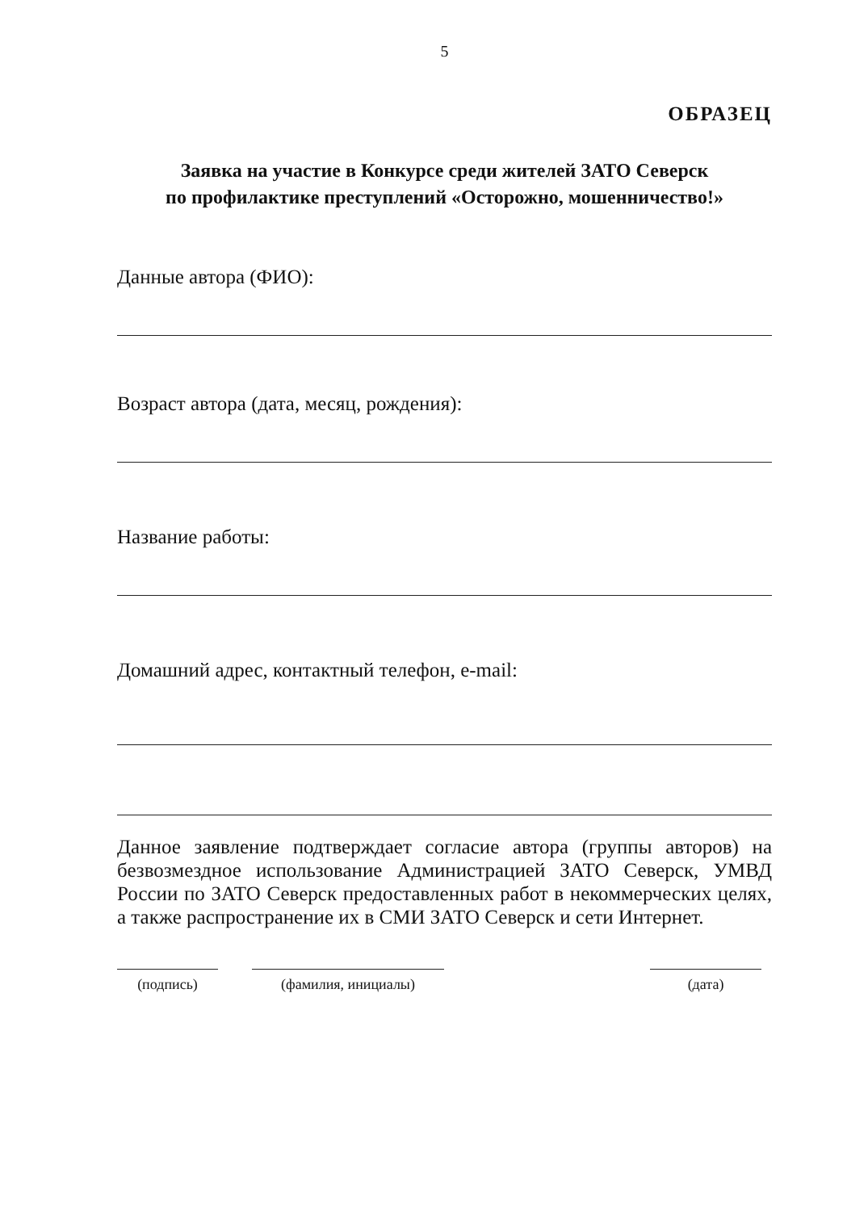5
ОБРАЗЕЦ
Заявка на участие в Конкурсе среди жителей ЗАТО Северск
по профилактике преступлений «Осторожно, мошенничество!»
Данные автора (ФИО):
Возраст автора (дата, месяц, рождения):
Название работы:
Домашний адрес, контактный телефон, e-mail:
Данное заявление подтверждает согласие автора (группы авторов) на безвозмездное использование Администрацией ЗАТО Северск, УМВД России по ЗАТО Северск предоставленных работ в некоммерческих целях, а также распространение их в СМИ ЗАТО Северск и сети Интернет.
(подпись) (фамилия, инициалы) (дата)